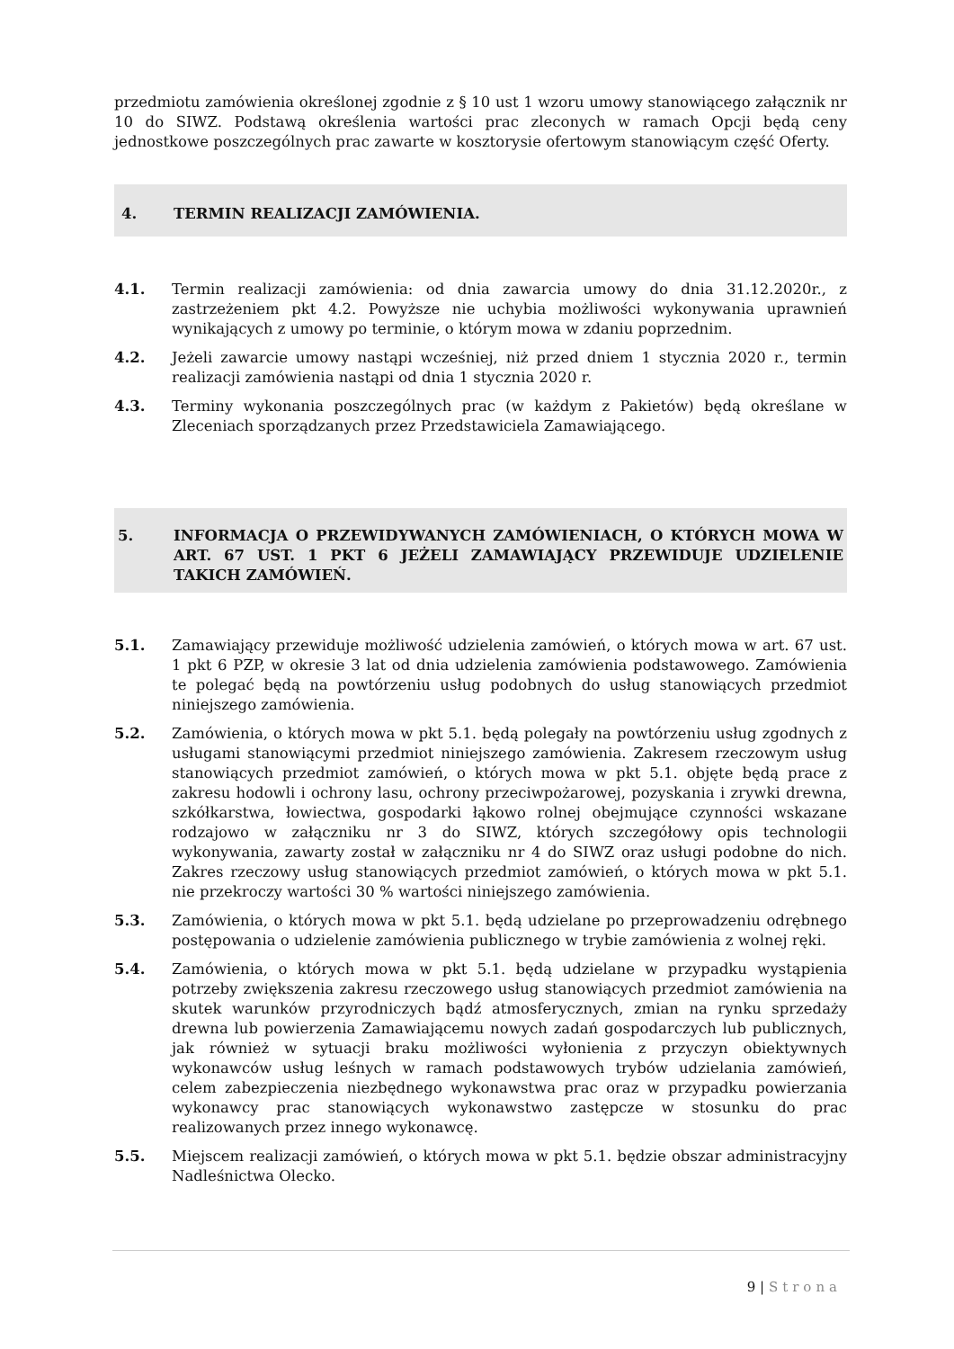przedmiotu zamówienia określonej zgodnie z § 10 ust 1 wzoru umowy stanowiącego załącznik nr 10 do SIWZ. Podstawą określenia wartości prac zleconych w ramach Opcji będą ceny jednostkowe poszczególnych prac zawarte w kosztorysie ofertowym stanowiącym część Oferty.
4. TERMIN REALIZACJI ZAMÓWIENIA.
4.1. Termin realizacji zamówienia: od dnia zawarcia umowy do dnia 31.12.2020r., z zastrzeżeniem pkt 4.2. Powyższe nie uchybia możliwości wykonywania uprawnień wynikających z umowy po terminie, o którym mowa w zdaniu poprzednim.
4.2. Jeżeli zawarcie umowy nastąpi wcześniej, niż przed dniem 1 stycznia 2020 r., termin realizacji zamówienia nastąpi od dnia 1 stycznia 2020 r.
4.3. Terminy wykonania poszczególnych prac (w każdym z Pakietów) będą określane w Zleceniach sporządzanych przez Przedstawiciela Zamawiającego.
5. INFORMACJA O PRZEWIDYWANYCH ZAMÓWIENIACH, O KTÓRYCH MOWA W ART. 67 UST. 1 PKT 6 JEŻELI ZAMAWIAJĄCY PRZEWIDUJE UDZIELENIE TAKICH ZAMÓWIEŃ.
5.1. Zamawiający przewiduje możliwość udzielenia zamówień, o których mowa w art. 67 ust. 1 pkt 6 PZP, w okresie 3 lat od dnia udzielenia zamówienia podstawowego. Zamówienia te polegać będą na powtórzeniu usług podobnych do usług stanowiących przedmiot niniejszego zamówienia.
5.2. Zamówienia, o których mowa w pkt 5.1. będą polegały na powtórzeniu usług zgodnych z usługami stanowiącymi przedmiot niniejszego zamówienia. Zakresem rzeczowym usług stanowiących przedmiot zamówień, o których mowa w pkt 5.1. objęte będą prace z zakresu hodowli i ochrony lasu, ochrony przeciwpożarowej, pozyskania i zrywki drewna, szkółkarstwa, łowiectwa, gospodarki łąkowo rolnej obejmujące czynności wskazane rodzajowo w załączniku nr 3 do SIWZ, których szczegółowy opis technologii wykonywania, zawarty został w załączniku nr 4 do SIWZ oraz usługi podobne do nich. Zakres rzeczowy usług stanowiących przedmiot zamówień, o których mowa w pkt 5.1. nie przekroczy wartości 30 % wartości niniejszego zamówienia.
5.3. Zamówienia, o których mowa w pkt 5.1. będą udzielane po przeprowadzeniu odrębnego postępowania o udzielenie zamówienia publicznego w trybie zamówienia z wolnej ręki.
5.4. Zamówienia, o których mowa w pkt 5.1. będą udzielane w przypadku wystąpienia potrzeby zwiększenia zakresu rzeczowego usług stanowiących przedmiot zamówienia na skutek warunków przyrodniczych bądź atmosferycznych, zmian na rynku sprzedaży drewna lub powierzenia Zamawiającemu nowych zadań gospodarczych lub publicznych, jak również w sytuacji braku możliwości wyłonienia z przyczyn obiektywnych wykonawców usług leśnych w ramach podstawowych trybów udzielania zamówień, celem zabezpieczenia niezbędnego wykonawstwa prac oraz w przypadku powierzania wykonawcy prac stanowiących wykonawstwo zastępcze w stosunku do prac realizowanych przez innego wykonawcę.
5.5. Miejscem realizacji zamówień, o których mowa w pkt 5.1. będzie obszar administracyjny Nadleśnictwa Olecko.
9 | Strona